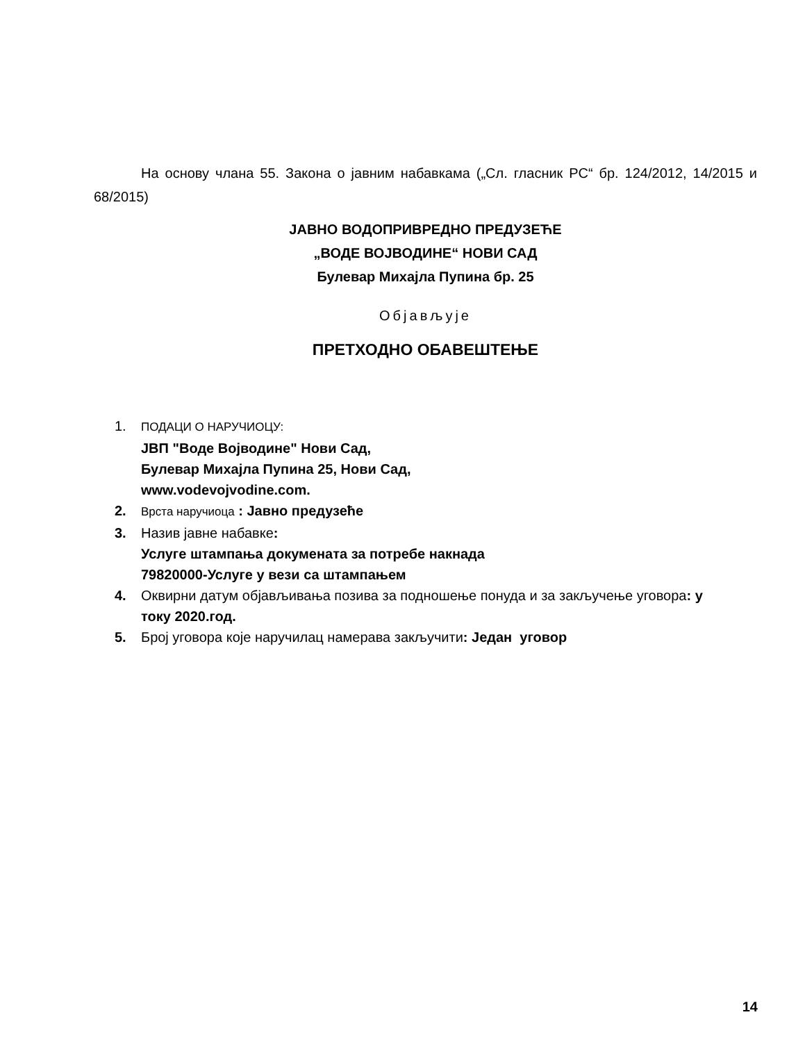На основу члана 55. Закона о јавним набавкама („Сл. гласник РС“ бр. 124/2012, 14/2015 и 68/2015)
ЈАВНО ВОДОПРИВРЕДНО ПРЕДУЗЕЋЕ
„ВОДЕ ВОЈВОДИНЕ“ НОВИ САД
Булевар Михајла Пупина бр. 25
Објављује
ПРЕТХОДНО ОБАВЕШТЕЊЕ
1.
ПОДАЦИ О НАРУЧИОЦУ:
ЈВП "Воде Војводине" Нови Сад,
Булевар Михајла Пупина 25, Нови Сад,
www.vodevojvodine.com.
2.
Врста наручиоца : Јавно предузеће
3. Назив јавне набавке:
Услуге штампања докумената за потребе накнада
79820000-Услуге у вези са штампањем
4. Оквирни датум објављивања позива за подношење понуда и за закључење уговора: у току 2020.год.
5. Број уговора које наручилац намерава закључити: Један уговор
14